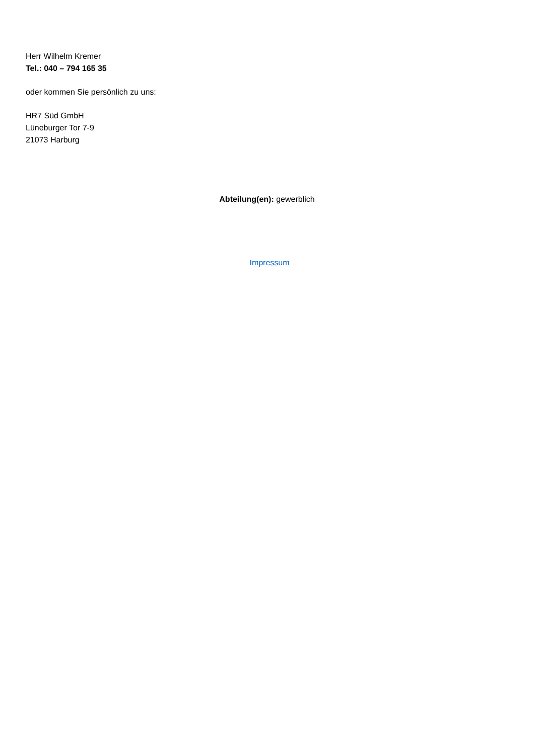Herr Wilhelm Kremer
Tel.: 040 – 794 165 35
oder kommen Sie persönlich zu uns:
HR7 Süd GmbH
Lüneburger Tor 7-9
21073 Harburg
Abteilung(en): gewerblich
Impressum